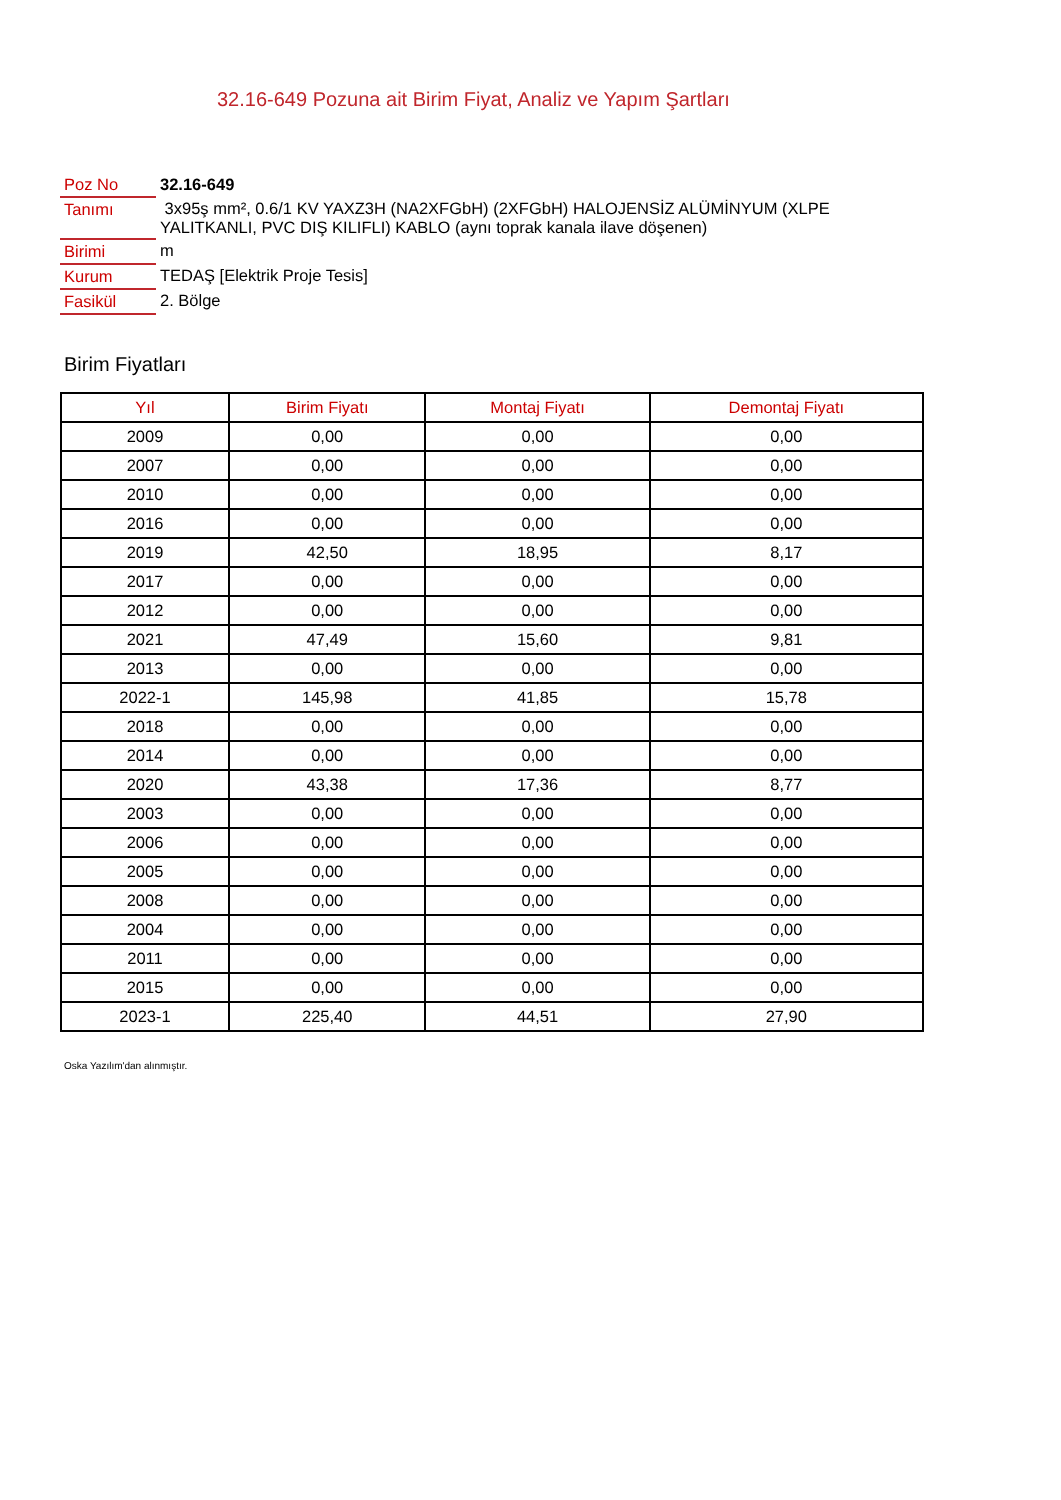32.16-649 Pozuna ait Birim Fiyat, Analiz ve Yapım Şartları
| Poz No | 32.16-649 |
| Tanımı | 3x95ş mm², 0.6/1 KV YAXZ3H (NA2XFGbH) (2XFGbH) HALOJENSİZ ALÜMİNYUM (XLPE YALITKANLI, PVC DIŞ KILIFLI) KABLO (aynı toprak kanala ilave döşenen) |
| Birimi | m |
| Kurum | TEDAŞ [Elektrik Proje Tesis] |
| Fasikül | 2. Bölge |
Birim Fiyatları
| Yıl | Birim Fiyatı | Montaj Fiyatı | Demontaj Fiyatı |
| --- | --- | --- | --- |
| 2009 | 0,00 | 0,00 | 0,00 |
| 2007 | 0,00 | 0,00 | 0,00 |
| 2010 | 0,00 | 0,00 | 0,00 |
| 2016 | 0,00 | 0,00 | 0,00 |
| 2019 | 42,50 | 18,95 | 8,17 |
| 2017 | 0,00 | 0,00 | 0,00 |
| 2012 | 0,00 | 0,00 | 0,00 |
| 2021 | 47,49 | 15,60 | 9,81 |
| 2013 | 0,00 | 0,00 | 0,00 |
| 2022-1 | 145,98 | 41,85 | 15,78 |
| 2018 | 0,00 | 0,00 | 0,00 |
| 2014 | 0,00 | 0,00 | 0,00 |
| 2020 | 43,38 | 17,36 | 8,77 |
| 2003 | 0,00 | 0,00 | 0,00 |
| 2006 | 0,00 | 0,00 | 0,00 |
| 2005 | 0,00 | 0,00 | 0,00 |
| 2008 | 0,00 | 0,00 | 0,00 |
| 2004 | 0,00 | 0,00 | 0,00 |
| 2011 | 0,00 | 0,00 | 0,00 |
| 2015 | 0,00 | 0,00 | 0,00 |
| 2023-1 | 225,40 | 44,51 | 27,90 |
Oska Yazılım'dan alınmıştır.